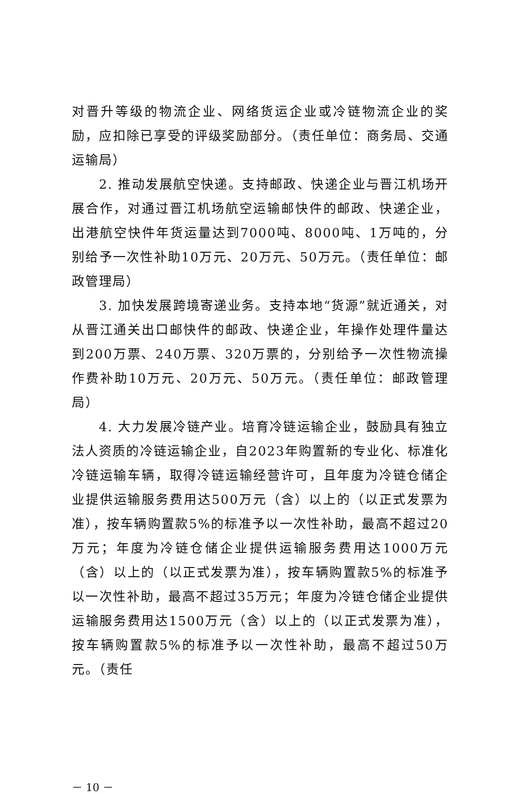对晋升等级的物流企业、网络货运企业或冷链物流企业的奖励，应扣除已享受的评级奖励部分。（责任单位：商务局、交通运输局）
2. 推动发展航空快递。支持邮政、快递企业与晋江机场开展合作，对通过晋江机场航空运输邮快件的邮政、快递企业，出港航空快件年货运量达到7000吨、8000吨、1万吨的，分别给予一次性补助10万元、20万元、50万元。（责任单位：邮政管理局）
3. 加快发展跨境寄递业务。支持本地“货源”就近通关，对从晋江通关出口邮快件的邮政、快递企业，年操作处理件量达到200万票、240万票、320万票的，分别给予一次性物流操作费补助10万元、20万元、50万元。（责任单位：邮政管理局）
4. 大力发展冷链产业。培育冷链运输企业，鼓励具有独立法人资质的冷链运输企业，自2023年购置新的专业化、标准化冷链运输车辆，取得冷链运输经营许可，且年度为冷链仓储企业提供运输服务费用达500万元（含）以上的（以正式发票为准），按车辆购置款5%的标准予以一次性补助，最高不超过20万元；年度为冷链仓储企业提供运输服务费用达1000万元（含）以上的（以正式发票为准），按车辆购置款5%的标准予以一次性补助，最高不超过35万元；年度为冷链仓储企业提供运输服务费用达1500万元（含）以上的（以正式发票为准），按车辆购置款5%的标准予以一次性补助，最高不超过50万元。（责任
－ 10 －